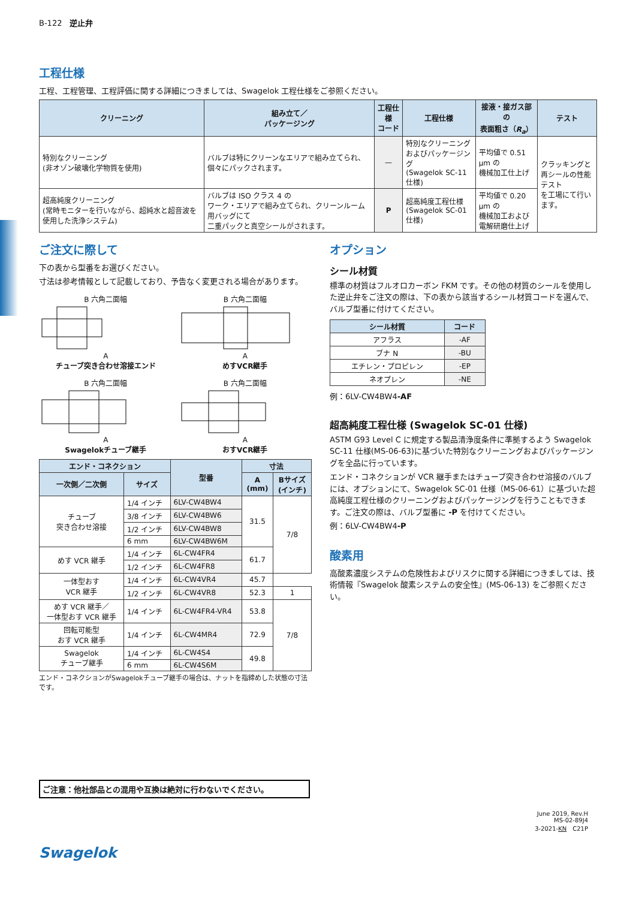B-122　逆止弁
工程仕様
工程、工程管理、工程評価に関する詳細につきましては、Swagelok 工程仕様をご参照ください。
| クリーニング | 組み立て／ パッケージング | 工程仕様 コード | 工程仕様 | 接液・接ガス部の 表面粗さ（ R<sub>a</sub> ） | テスト |
| --- | --- | --- | --- | --- | --- |
| 特別なクリーニング (非オゾン破壊化学物質を使用) | バルブは特にクリーンなエリアで組み立てられ、個々にパックされます。 | — | 特別なクリーニング およびパッケージング (Swagelok SC-11 仕様) | 平均値で 0.51 µm の 機械加工仕上げ | クラッキングと 再シールの性能テスト を工場にて行います。 |
| 超高純度クリーニング (常時モニターを行いながら、超純水と超音波を使用した洗浄システム) | バルブは ISO クラス 4 の ワーク・エリアで組み立てられ、クリーンルーム用バッグにて 二重パックと真空シールがされます。 | P | 超高純度工程仕様 (Swagelok SC-01 仕様) | 平均値で 0.20 µm の 機械加工および 電解研磨仕上げ | |
ご注文に際して
下の表から型番をお選びください。
寸法は参考情報として記載しており、予告なく変更される場合があります。
B 六角二面幅
A
チューブ突き合わせ溶接エンド
B 六角二面幅
A
めすVCR継手
B 六角二面幅
A
Swagelokチューブ継手
B 六角二面幅
A
おすVCR継手
| エンド・コネクション | | 型番 | 寸法 | |
| --- | --- | --- | --- | --- |
| 一次側／二次側 | サイズ | | A (mm) | Bサイズ (インチ) |
| チューブ 突き合わせ溶接 | 1/4 インチ | 6LV-CW4BW4 | 31.5 | 7/8 |
| | 3/8 インチ | 6LV-CW4BW6 | | |
| | 1/2 インチ | 6LV-CW4BW8 | | |
| | 6 mm | 6LV-CW4BW6M | | |
| めす VCR 継手 | 1/4 インチ | 6L-CW4FR4 | 61.7 | |
| | 1/2 インチ | 6L-CW4FR8 | | |
| 一体型おす VCR 継手 | 1/4 インチ | 6L-CW4VR4 | 45.7 | |
| | 1/2 インチ | 6L-CW4VR8 | 52.3 | 1 |
| めす VCR 継手／ 一体型おす VCR 継手 | 1/4 インチ | 6L-CW4FR4-VR4 | 53.8 | 7/8 |
| 回転可能型 おす VCR 継手 | 1/4 インチ | 6L-CW4MR4 | 72.9 | |
| Swagelok チューブ継手 | 1/4 インチ | 6L-CW4S4 | 49.8 | |
| | 6 mm | 6L-CW4S6M | | |
エンド・コネクションがSwagelokチューブ継手の場合は、ナットを指締めした状態の寸法です。
オプション
シール材質
標準の材質はフルオロカーボン FKM です。その他の材質のシールを使用した逆止弁をご注文の際は、下の表から該当するシール材質コードを選んで、バルブ型番に付けてください。
| シール材質 | コード |
| --- | --- |
| アフラス | -AF |
| ブナ N | -BU |
| エチレン・プロピレン | -EP |
| ネオプレン | -NE |
例：6LV-CW4BW4-AF
超高純度工程仕様 (Swagelok SC-01 仕様)
ASTM G93 Level C に規定する製品清浄度条件に準拠するよう Swagelok SC-11 仕様(MS-06-63)に基づいた特別なクリーニングおよびパッケージングを全品に行っています。
エンド・コネクションが VCR 継手またはチューブ突き合わせ溶接のバルブには、オプションにて、Swagelok SC-01 仕様（MS-06-61）に基づいた超高純度工程仕様のクリーニングおよびパッケージングを行うこともできます。ご注文の際は、バルブ型番に -P を付けてください。
例：6LV-CW4BW4-P
酸素用
高酸素濃度システムの危険性およびリスクに関する詳細につきましては、技術情報『Swagelok 酸素システムの安全性』(MS-06-13) をご参照ください。
ご注意：他社部品との混用や互換は絶対に行わないでください。
June 2019, Rev.H
MS-02-89J4
3-2021-KN　C21P
Swagelok